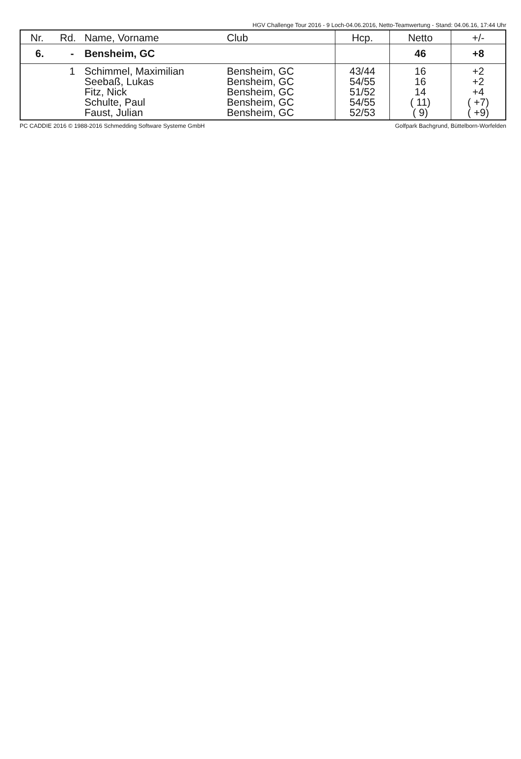HGV Challenge Tour 2016 - 9 Loch-04.06.2016, Netto-Teamwertung - Stand: 04.06.16, 17:44 Uhr
| Nr. | Rd. | Name, Vorname | Club | Hcp. | Netto | +/- |
| --- | --- | --- | --- | --- | --- | --- |
| 6. | - | Bensheim, GC | | | 46 | +8 |
| | 1 | Schimmel, Maximilian | Bensheim, GC | 43/44 | 16 | +2 |
| | | Seebaß, Lukas | Bensheim, GC | 54/55 | 16 | +2 |
| | | Fitz, Nick | Bensheim, GC | 51/52 | 14 | +4 |
| | | Schulte, Paul | Bensheim, GC | 54/55 | ( 11) | ( +7) |
| | | Faust, Julian | Bensheim, GC | 52/53 | ( 9) | ( +9) |
PC CADDIE 2016 © 1988-2016 Schmedding Software Systeme GmbH Golfpark Bachgrund, Büttelborn-Worfelden